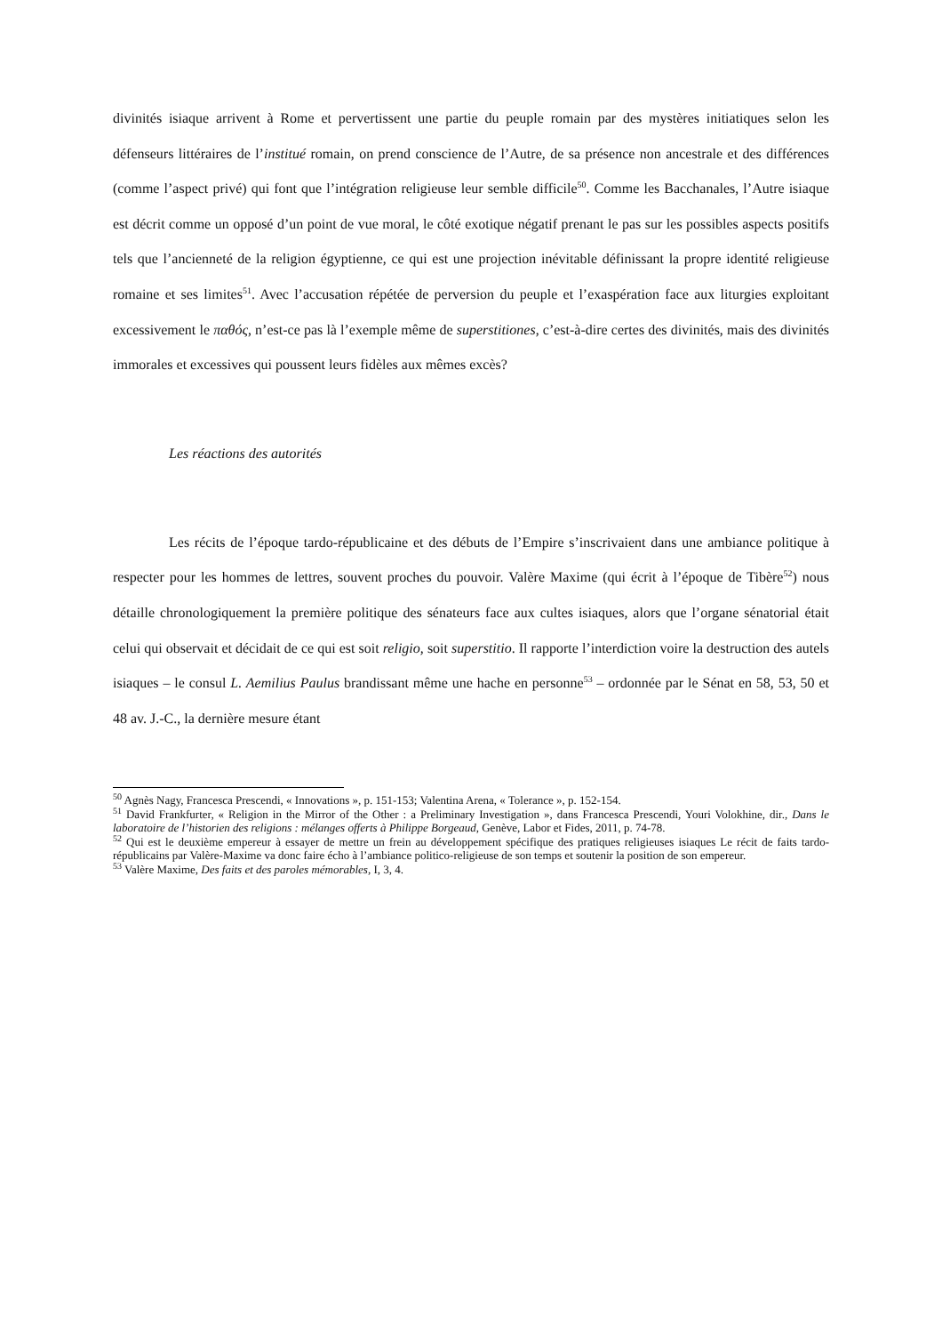divinités isiaque arrivent à Rome et pervertissent une partie du peuple romain par des mystères initiatiques selon les défenseurs littéraires de l’institué romain, on prend conscience de l’Autre, de sa présence non ancestrale et des différences (comme l’aspect privé) qui font que l’intégration religieuse leur semble difficile<sup>50</sup>. Comme les Bacchanales, l’Autre isiaque est décrit comme un opposé d’un point de vue moral, le côté exotique négatif prenant le pas sur les possibles aspects positifs tels que l’ancienneté de la religion égyptienne, ce qui est une projection inévitable définissant la propre identité religieuse romaine et ses limites<sup>51</sup>. Avec l’accusation répétée de perversion du peuple et l’exaspération face aux liturgies exploitant excessivement le παθός, n’est-ce pas là l’exemple même de superstitiones, c’est-à-dire certes des divinités, mais des divinités immorales et excessives qui poussent leurs fidèles aux mêmes excès?
Les réactions des autorités
Les récits de l’époque tardo-républicaine et des débuts de l’Empire s’inscrivaient dans une ambiance politique à respecter pour les hommes de lettres, souvent proches du pouvoir. Valère Maxime (qui écrit à l’époque de Tibère<sup>52</sup>) nous détaille chronologiquement la première politique des sénateurs face aux cultes isiaques, alors que l’organe sénatorial était celui qui observait et décidait de ce qui est soit religio, soit superstitio. Il rapporte l’interdiction voire la destruction des autels isiaques – le consul L. Aemilius Paulus brandissant même une hache en personne<sup>53</sup> – ordonnée par le Sénat en 58, 53, 50 et 48 av. J.-C., la dernière mesure étant
<sup>50</sup> Agnès Nagy, Francesca Prescendi, « Innovations », p. 151-153; Valentina Arena, « Tolerance », p. 152-154.
<sup>51</sup> David Frankfurter, « Religion in the Mirror of the Other : a Preliminary Investigation », dans Francesca Prescendi, Youri Volokhine, dir., Dans le laboratoire de l’historien des religions : mélanges offerts à Philippe Borgeaud, Genève, Labor et Fides, 2011, p. 74-78.
<sup>52</sup> Qui est le deuxième empereur à essayer de mettre un frein au développement spécifique des pratiques religieuses isiaques Le récit de faits tardo-républicains par Valère-Maxime va donc faire écho à l’ambiance politico-religieuse de son temps et soutenir la position de son empereur.
<sup>53</sup> Valère Maxime, Des faits et des paroles mémorables, I, 3, 4.